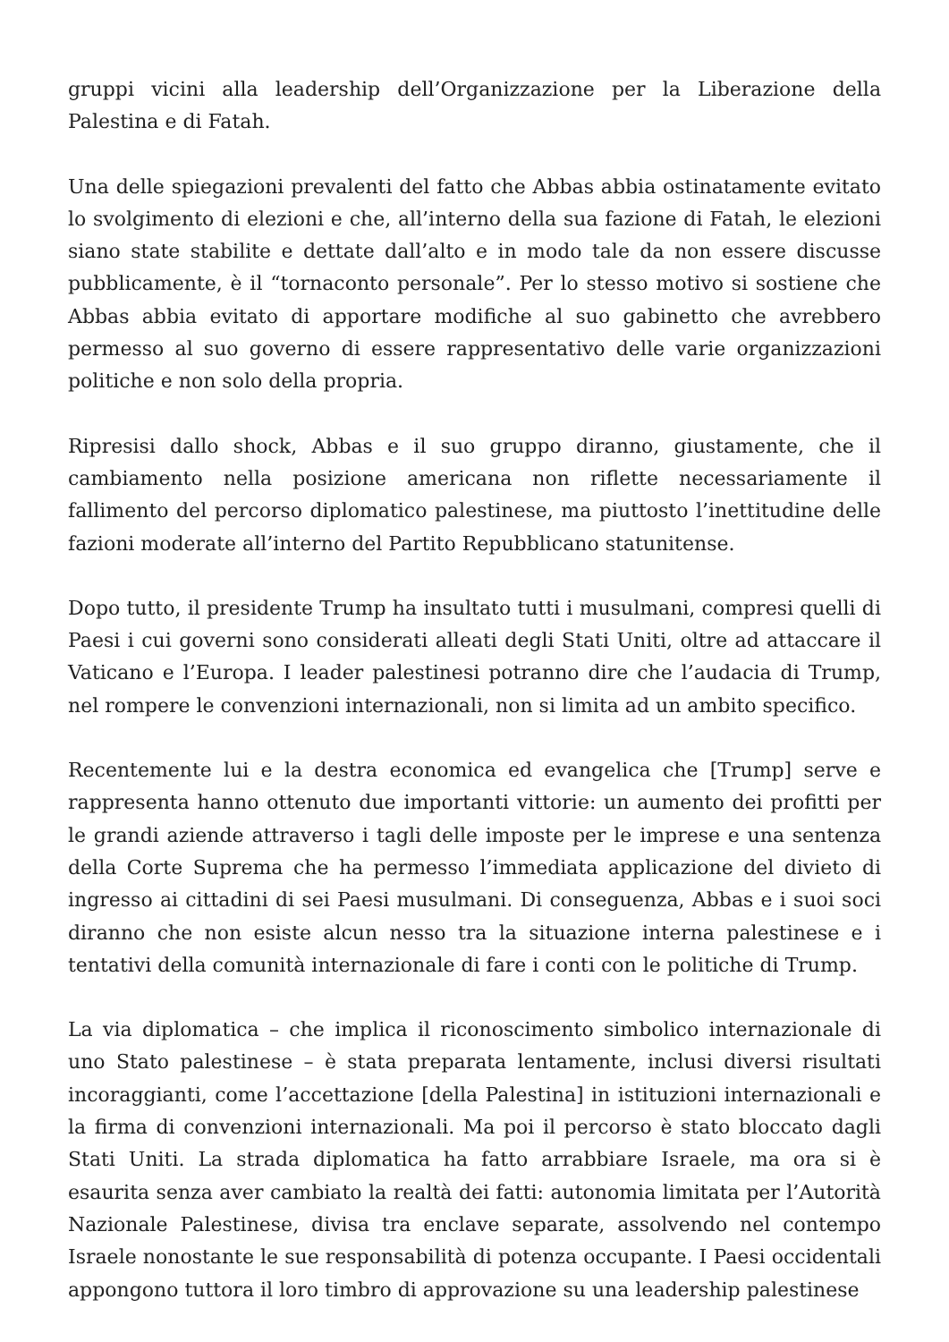gruppi vicini alla leadership dell’Organizzazione per la Liberazione della Palestina e di Fatah.
Una delle spiegazioni prevalenti del fatto che Abbas abbia ostinatamente evitato lo svolgimento di elezioni e che, all’interno della sua fazione di Fatah, le elezioni siano state stabilite e dettate dall’alto e in modo tale da non essere discusse pubblicamente, è il “tornaconto personale”. Per lo stesso motivo si sostiene che Abbas abbia evitato di apportare modifiche al suo gabinetto che avrebbero permesso al suo governo di essere rappresentativo delle varie organizzazioni politiche e non solo della propria.
Ripresisi dallo shock, Abbas e il suo gruppo diranno, giustamente, che il cambiamento nella posizione americana non riflette necessariamente il fallimento del percorso diplomatico palestinese, ma piuttosto l’inettitudine delle fazioni moderate all’interno del Partito Repubblicano statunitense.
Dopo tutto, il presidente Trump ha insultato tutti i musulmani, compresi quelli di Paesi i cui governi sono considerati alleati degli Stati Uniti, oltre ad attaccare il Vaticano e l’Europa. I leader palestinesi potranno dire che l’audacia di Trump, nel rompere le convenzioni internazionali, non si limita ad un ambito specifico.
Recentemente lui e la destra economica ed evangelica che [Trump] serve e rappresenta hanno ottenuto due importanti vittorie: un aumento dei profitti per le grandi aziende attraverso i tagli delle imposte per le imprese e una sentenza della Corte Suprema che ha permesso l’immediata applicazione del divieto di ingresso ai cittadini di sei Paesi musulmani. Di conseguenza, Abbas e i suoi soci diranno che non esiste alcun nesso tra la situazione interna palestinese e i tentativi della comunità internazionale di fare i conti con le politiche di Trump.
La via diplomatica – che implica il riconoscimento simbolico internazionale di uno Stato palestinese – è stata preparata lentamente, inclusi diversi risultati incoraggianti, come l’accettazione [della Palestina] in istituzioni internazionali e la firma di convenzioni internazionali. Ma poi il percorso è stato bloccato dagli Stati Uniti. La strada diplomatica ha fatto arrabbiare Israele, ma ora si è esaurita senza aver cambiato la realtà dei fatti: autonomia limitata per l’Autorità Nazionale Palestinese, divisa tra enclave separate, assolvendo nel contempo Israele nonostante le sue responsabilità di potenza occupante. I Paesi occidentali appongono tuttora il loro timbro di approvazione su una leadership palestinese